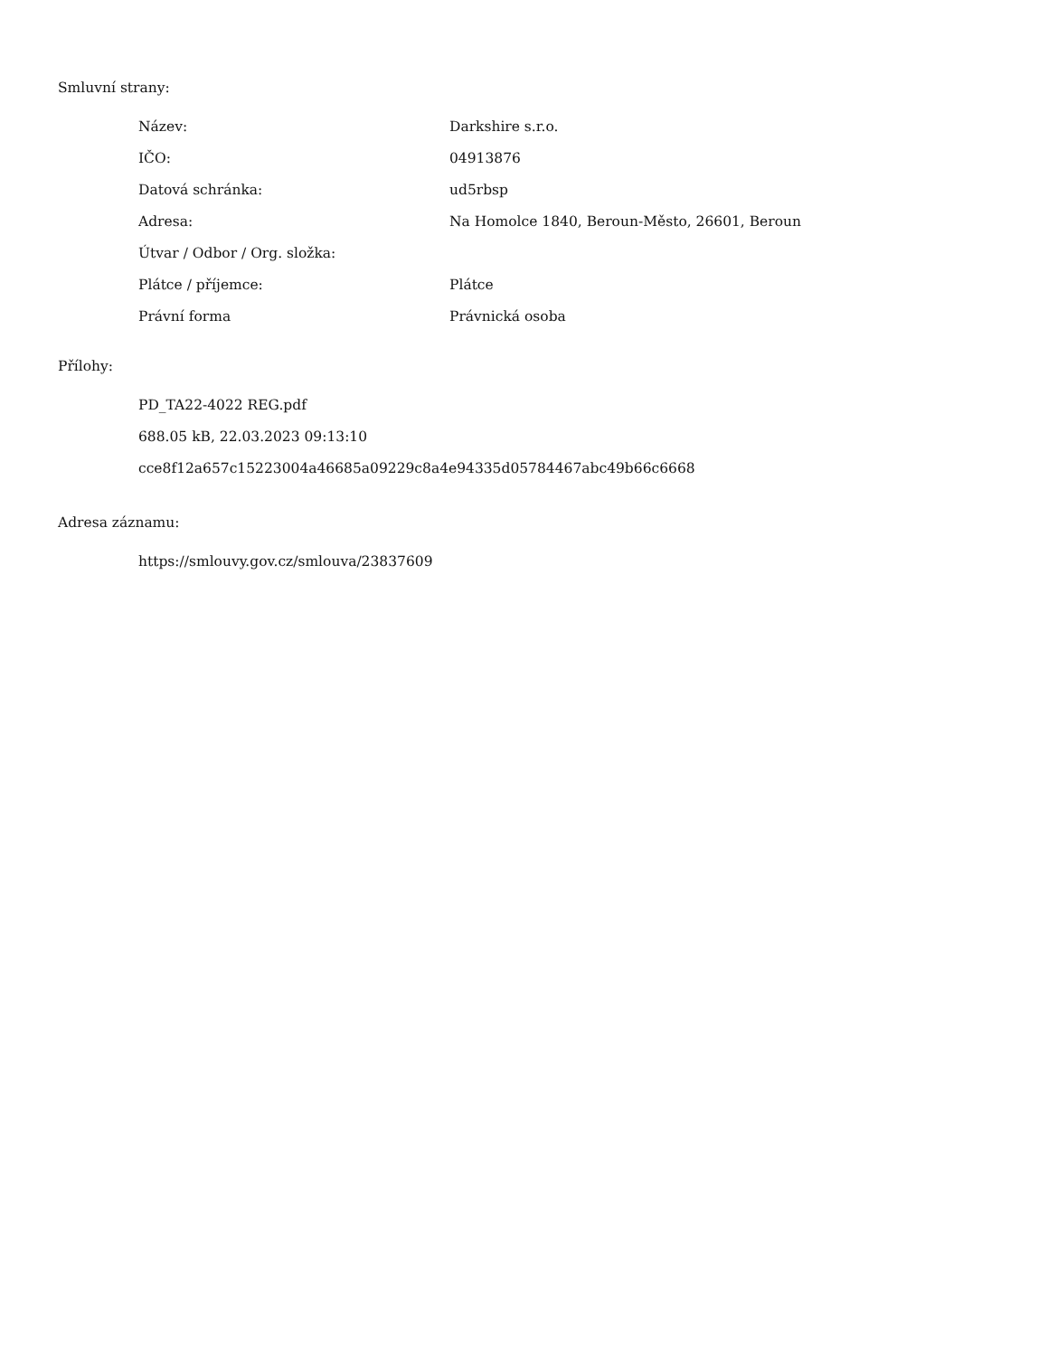Smluvní strany:
| Název: | Darkshire s.r.o. |
| IČO: | 04913876 |
| Datová schránka: | ud5rbsp |
| Adresa: | Na Homolce 1840, Beroun-Město, 26601, Beroun |
| Útvar / Odbor / Org. složka: | |
| Plátce / příjemce: | Plátce |
| Právní forma | Právnická osoba |
Přílohy:
PD_TA22-4022 REG.pdf
688.05 kB, 22.03.2023 09:13:10
cce8f12a657c15223004a46685a09229c8a4e94335d05784467abc49b66c6668
Adresa záznamu:
https://smlouvy.gov.cz/smlouva/23837609